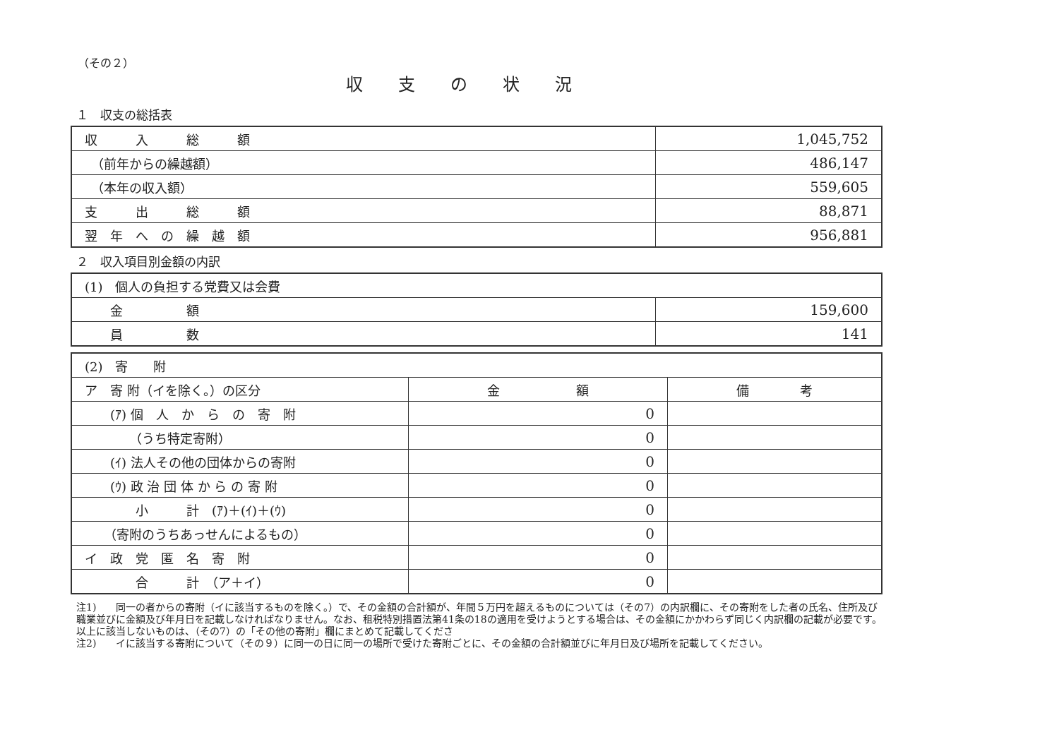（その２）
収支の状況
１　収支の総括表
| 収 入 総 額 | 1,045,752 |
| （前年からの繰越額） | 486,147 |
| （本年の収入額） | 559,605 |
| 支 出 総 額 | 88,871 |
| 翌 年 へ の 繰 越 額 | 956,881 |
２　収入項目別金額の内訳
| (1) 個人の負担する党費又は会費 | |
| 金 額 | 159,600 |
| 員 数 | 141 |
| (2) 寄 附 | | |
| ア 寄 附（イを除く。）の区分 | 金 額 | 備 考 |
| (ｱ) 個 人 か ら の 寄 附 | 0 | |
| （うち特定寄附） | 0 | |
| (ｲ) 法人その他の団体からの寄附 | 0 | |
| (ｳ) 政 治 団 体 か ら の 寄 附 | 0 | |
| 小 計 (ｱ)＋(ｲ)＋(ｳ) | 0 | |
| （寄附のうちあっせんによるもの） | 0 | |
| イ 政 党 匿 名 寄 附 | 0 | |
| 合 計 （ア＋イ） | 0 | |
注1)　　同一の者からの寄附（イに該当するものを除く。）で、その金額の合計額が、年間５万円を超えるものについては（その7）の内訳欄に、その寄附をした者の氏名、住所及び職業並びに金額及び年月日を記載しなければなりません。なお、租税特別措置法第41条の18の適用を受けようとする場合は、その金額にかかわらず同じく内訳欄の記載が必要です。以上に該当しないものは、（その7）の「その他の寄附」欄にまとめて記載してくださ
注2)　　イに該当する寄附について（その９）に同一の日に同一の場所で受けた寄附ごとに、その金額の合計額並びに年月日及び場所を記載してください。